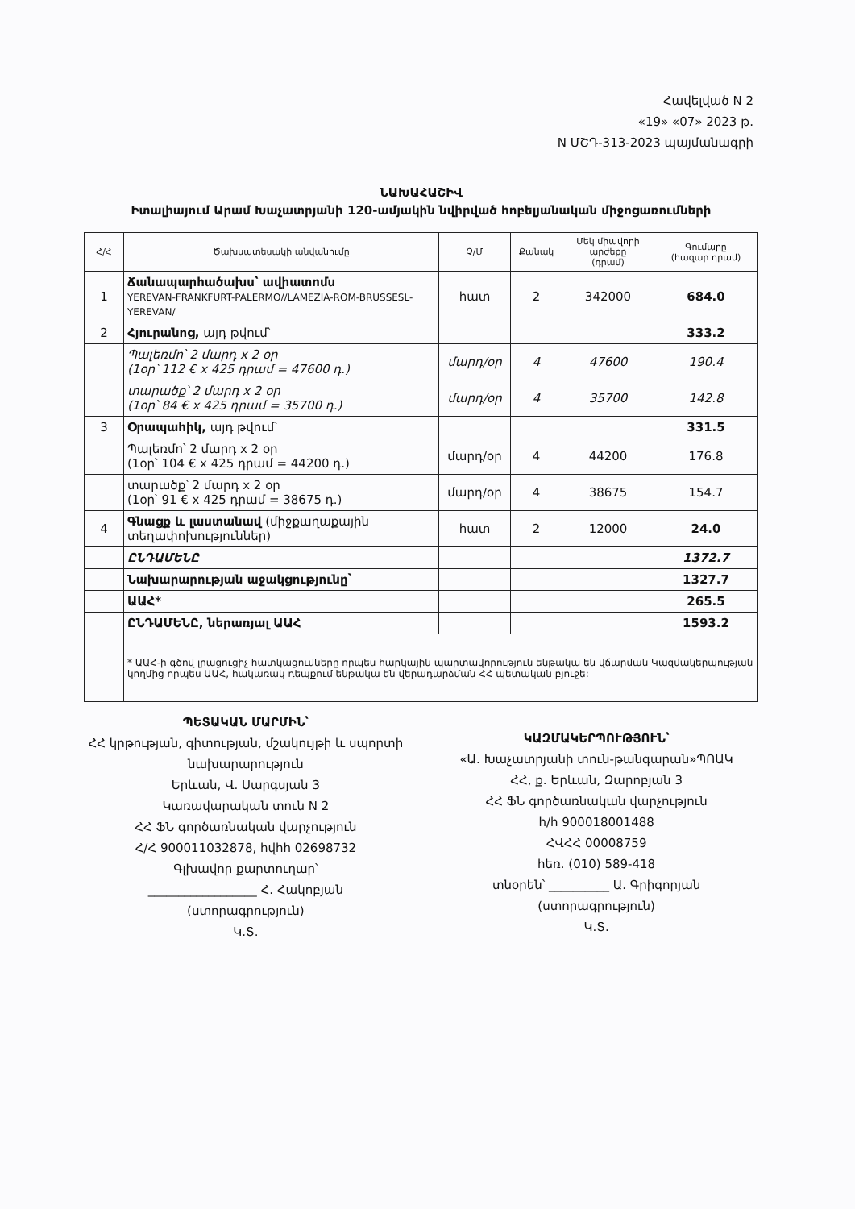Հավելված N 2
«19» «07» 2023 թ.
N ՄՇԴ-313-2023 պայմանագրի
ՆԱԽԱՀԱՇԻՎ
Իտալիայում Արամ Խաչատրյանի 120-ամյակին նվիրված հոբելյանական միջոցառումների
| Հ/Հ | Ծախսատեսակի անվանումը | Չ/Մ | Քանակ | Մեկ միավորի արժեքը (դրամ) | Գումարը (հազար դրամ) |
| --- | --- | --- | --- | --- | --- |
| 1 | Ճանապարհածախս՝ ավիատոմս YEREVAN-FRANKFURT-PALERMO//LAMEZIA-ROM-BRUSSESL-YEREVAN/ | հատ | 2 | 342000 | 684.0 |
| 2 | Հյուրանոց, այդ թվում՝ | | | | 333.2 |
| | Պալեռմո՝ 2 մարդ x 2 օր (1օր՝ 112 € x 425 դրամ = 47600 դ.) | մարդ/օր | 4 | 47600 | 190.4 |
| | տարածք՝ 2 մարդ x 2 օր (1օր՝ 84 € x 425 դրամ = 35700 դ.) | մարդ/օր | 4 | 35700 | 142.8 |
| 3 | Օրապահիկ, այդ թվում՝ | | | | 331.5 |
| | Պալեռմո՝ 2 մարդ x 2 օր (1օր՝ 104 € x 425 դրամ = 44200 դ.) | մարդ/օր | 4 | 44200 | 176.8 |
| | տարածք՝ 2 մարդ x 2 օր (1օր՝ 91 € x 425 դրամ = 38675 դ.) | մարդ/օր | 4 | 38675 | 154.7 |
| 4 | Գնացք և լաստանավ (միջքաղաքային տեղափոխություններ) | հատ | 2 | 12000 | 24.0 |
| | ԸՆԴԱՄԵՆԸ | | | | 1372.7 |
| | Նախարարության աջակցությունը՝ | | | | 1327.7 |
| | ԱԱՀ* | | | | 265.5 |
| | ԸՆԴԱՄԵՆԸ, ներառյալ ԱԱՀ | | | | 1593.2 |
| | * ԱԱՀ-ի գծով լրացուցիչ հատկացումները որպես հարկային պարտավորություն ենթակա են վճարման Կազմակերպության կողմից որպես ԱԱՀ, հակառակ դեպքում ենթակա են վերադարձման ՀՀ պետական բյուջե: | | | | |
ՊԵՏԱԿԱՆ ՄԱՐՄԻՆ՝
ՀՀ կրթության, գիտության, մշակույթի և սպորտի նախարարություն
Երևան, Վ. Սարգսյան 3
Կառավարական տուն N 2
ՀՀ ՖՆ գործառնական վարչություն
Հ/Հ 900011032878, հվհհ 02698732
Գլխավոր քարտուղար՝
__________________ Հ. Հակոբյան
(ստորագրություն)
Կ.Տ.
ԿԱԶՄԱԿԵՐՊՈՒԹՅՈՒՆ՝
«Ա. Խաչատրյանի տուն-թանգարան»ՊՈԱԿ
ՀՀ, ք. Երևան, Զարոբյան 3
ՀՀ ՖՆ գործառնական վարչություն
h/h 900018001488
ՀՎՀՀ 00008759
հեռ. (010) 589-418
տնօրեն՝ __________ Ա. Գրիգորյան
(ստորագրություն)
Կ.Տ.